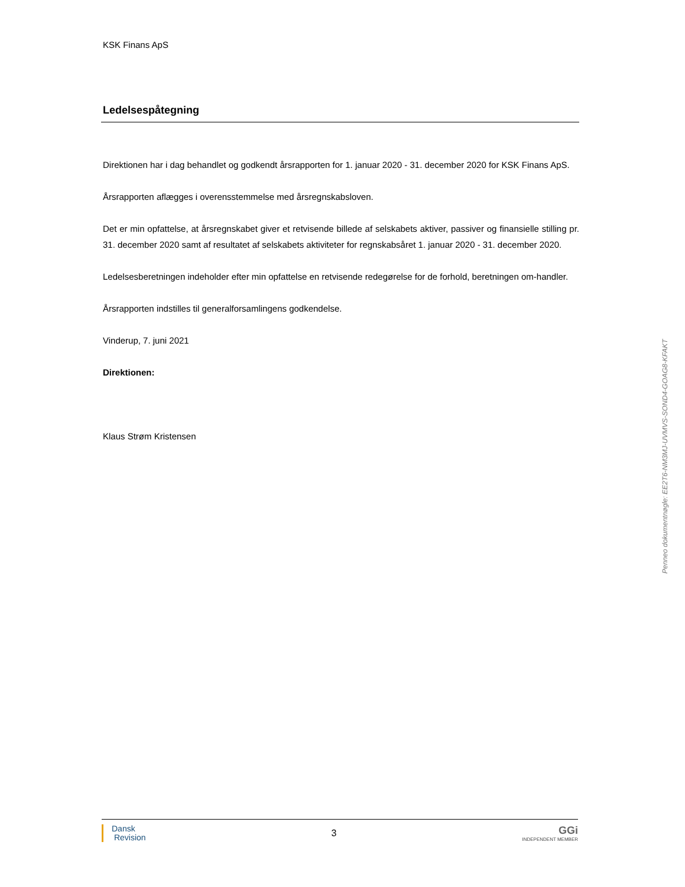KSK Finans ApS
Ledelsespåtegning
Direktionen har i dag behandlet og godkendt årsrapporten for 1. januar 2020 - 31. december 2020 for KSK Finans ApS.
Årsrapporten aflægges i overensstemmelse med årsregnskabsloven.
Det er min opfattelse, at årsregnskabet giver et retvisende billede af selskabets aktiver, passiver og finansielle stilling pr. 31. december 2020 samt af resultatet af selskabets aktiviteter for regnskabsåret 1. januar 2020 - 31. december 2020.
Ledelsesberetningen indeholder efter min opfattelse en retvisende redegørelse for de forhold, beretningen om-handler.
Årsrapporten indstilles til generalforsamlingens godkendelse.
Vinderup, 7. juni 2021
Direktionen:
Klaus Strøm Kristensen
Dansk
Revision
3
GGi
INDEPENDENT MEMBER
Penneo dokumentnøgle: EE2T6-NM3MJ-UVMVS-SOND4-GOAG8-KFAKT